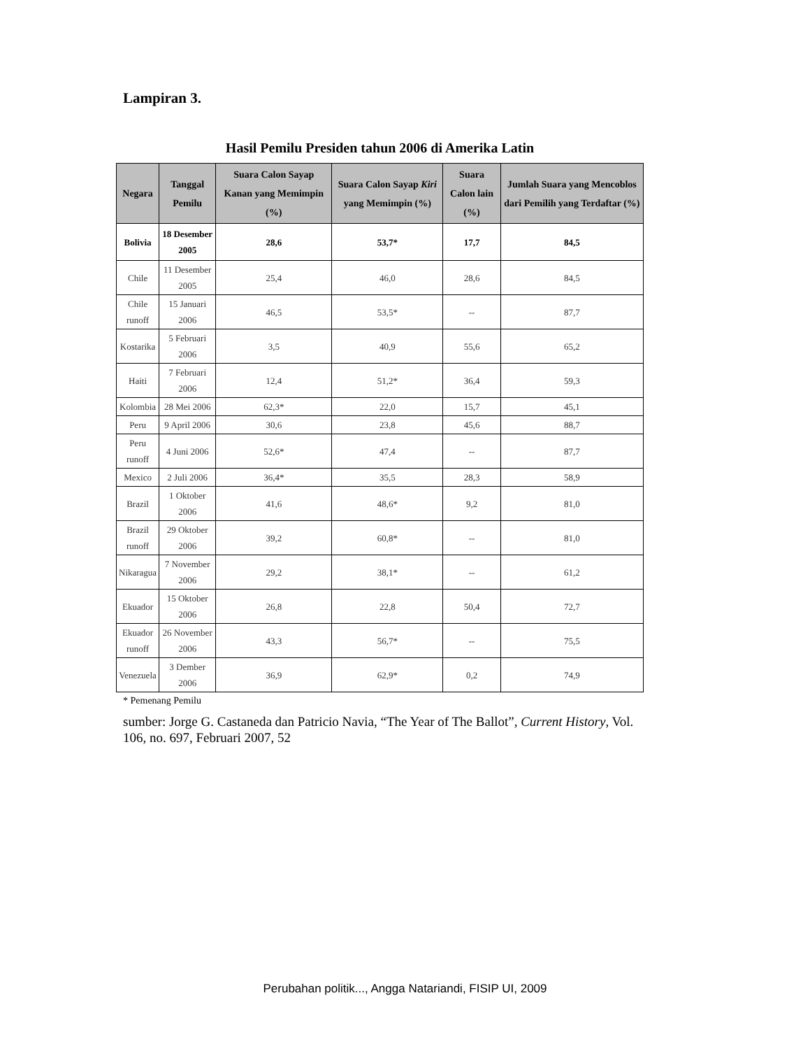Lampiran 3.
Hasil Pemilu Presiden tahun 2006 di Amerika Latin
| Negara | Tanggal Pemilu | Suara Calon Sayap Kanan yang Memimpin (%) | Suara Calon Sayap Kiri yang Memimpin (%) | Suara Calon lain (%) | Jumlah Suara yang Mencoblos dari Pemilih yang Terdaftar (%) |
| --- | --- | --- | --- | --- | --- |
| Bolivia | 18 Desember 2005 | 28,6 | 53,7* | 17,7 | 84,5 |
| Chile | 11 Desember 2005 | 25,4 | 46,0 | 28,6 | 84,5 |
| Chile runoff | 15 Januari 2006 | 46,5 | 53,5* | -- | 87,7 |
| Kostarika | 5 Februari 2006 | 3,5 | 40,9 | 55,6 | 65,2 |
| Haiti | 7 Februari 2006 | 12,4 | 51,2* | 36,4 | 59,3 |
| Kolombia | 28 Mei 2006 | 62,3* | 22,0 | 15,7 | 45,1 |
| Peru | 9 April 2006 | 30,6 | 23,8 | 45,6 | 88,7 |
| Peru runoff | 4 Juni 2006 | 52,6* | 47,4 | -- | 87,7 |
| Mexico | 2 Juli 2006 | 36,4* | 35,5 | 28,3 | 58,9 |
| Brazil | 1 Oktober 2006 | 41,6 | 48,6* | 9,2 | 81,0 |
| Brazil runoff | 29 Oktober 2006 | 39,2 | 60,8* | -- | 81,0 |
| Nikaragua | 7 November 2006 | 29,2 | 38,1* | -- | 61,2 |
| Ekuador | 15 Oktober 2006 | 26,8 | 22,8 | 50,4 | 72,7 |
| Ekuador runoff | 26 November 2006 | 43,3 | 56,7* | -- | 75,5 |
| Venezuela | 3 Dember 2006 | 36,9 | 62,9* | 0,2 | 74,9 |
* Pemenang Pemilu
sumber: Jorge G. Castaneda dan Patricio Navia, “The Year of The Ballot”, Current History, Vol. 106, no. 697, Februari 2007, 52
Perubahan politik..., Angga Natariandi, FISIP UI, 2009